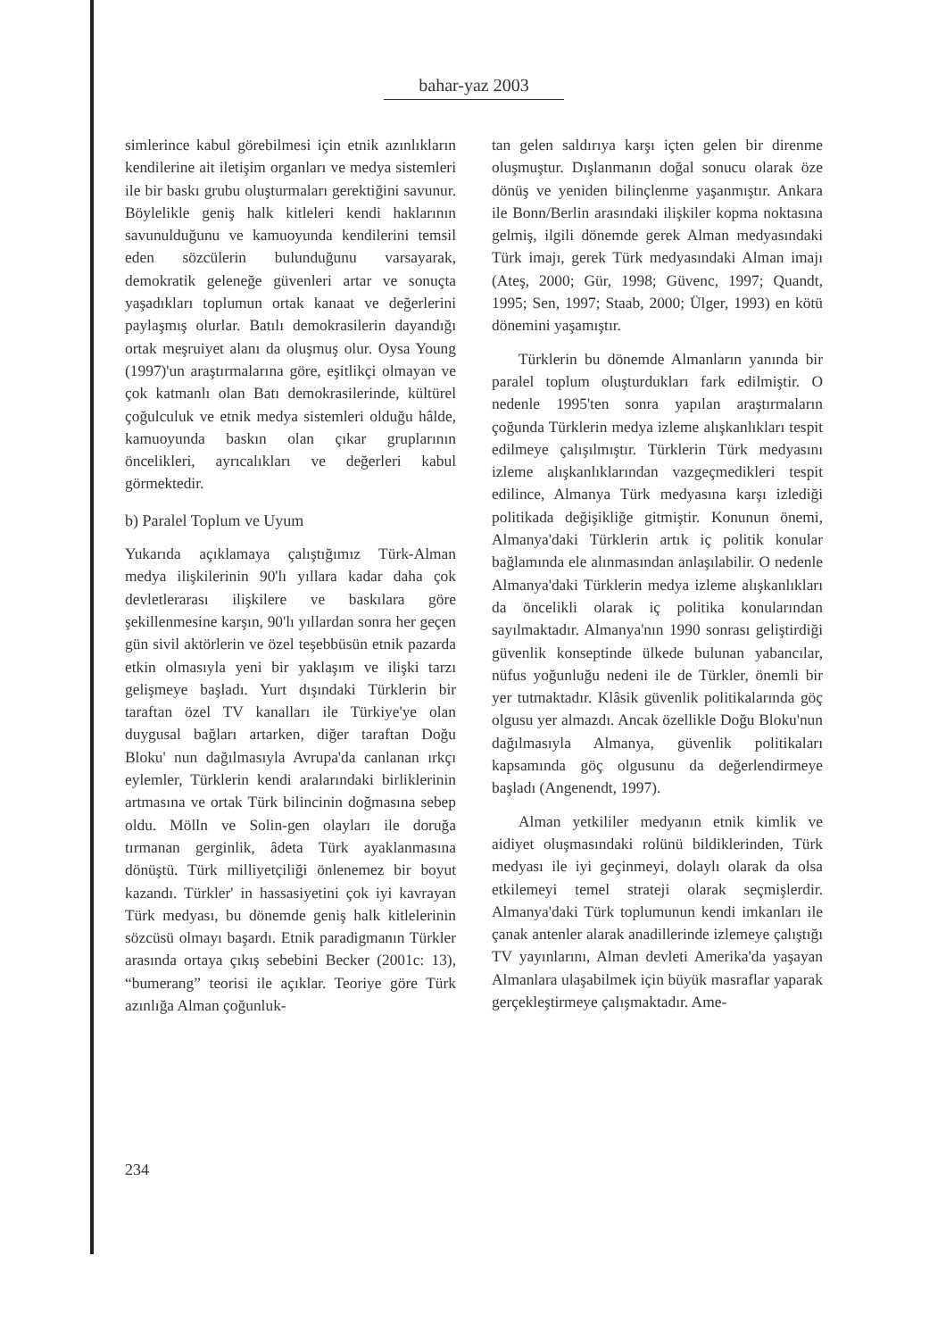bahar-yaz 2003
simlerince kabul görebilmesi için etnik azınlıkların kendilerine ait iletişim organları ve medya sistemleri ile bir baskı grubu oluşturmaları gerektiğini savunur. Böylelikle geniş halk kitleleri kendi haklarının savunulduğunu ve kamuoyunda kendilerini temsil eden sözcülerin bulunduğunu varsayarak, demokratik geleneğe güvenleri artar ve sonuçta yaşadıkları toplumun ortak kanaat ve değerlerini paylaşmış olurlar. Batılı demokrasilerin dayandığı ortak meşruiyet alanı da oluşmuş olur. Oysa Young (1997)'un araştırmalarına göre, eşitlikçi olmayan ve çok katmanlı olan Batı demokrasilerinde, kültürel çoğulculuk ve etnik medya sistemleri olduğu hâlde, kamuoyunda baskın olan çıkar gruplarının öncelikleri, ayrıcalıkları ve değerleri kabul görmektedir.
b) Paralel Toplum ve Uyum
Yukarıda açıklamaya çalıştığımız Türk-Alman medya ilişkilerinin 90'lı yıllara kadar daha çok devletlerarası ilişkilere ve baskılara göre şekillenmesine karşın, 90'lı yıllardan sonra her geçen gün sivil aktörlerin ve özel teşebbüsün etnik pazarda etkin olmasıyla yeni bir yaklaşım ve ilişki tarzı gelişmeye başladı. Yurt dışındaki Türklerin bir taraftan özel TV kanalları ile Türkiye'ye olan duygusal bağları artarken, diğer taraftan Doğu Bloku' nun dağılmasıyla Avrupa'da canlanan ırkçı eylemler, Türklerin kendi aralarındaki birliklerinin artmasına ve ortak Türk bilincinin doğmasına sebep oldu. Mölln ve Solin-gen olayları ile doruğa tırmanan gerginlik, âdeta Türk ayaklanmasına dönüştü. Türk milliyetçiliği önlenemez bir boyut kazandı. Türkler' in hassasiyetini çok iyi kavrayan Türk medyası, bu dönemde geniş halk kitlelerinin sözcüsü olmayı başardı. Etnik paradigmanın Türkler arasında ortaya çıkış sebebini Becker (2001c: 13), “bumerang” teorisi ile açıklar. Teoriye göre Türk azınlığa Alman çoğunluk-
tan gelen saldırıya karşı içten gelen bir direnme oluşmuştur. Dışlanmanın doğal sonucu olarak öze dönüş ve yeniden bilinçlenme yaşanmıştır. Ankara ile Bonn/Berlin arasındaki ilişkiler kopma noktasına gelmiş, ilgili dönemde gerek Alman medyasındaki Türk imajı, gerek Türk medyasındaki Alman imajı (Ateş, 2000; Gür, 1998; Güvenc, 1997; Quandt, 1995; Sen, 1997; Staab, 2000; Ülger, 1993) en kötü dönemini yaşamıştır.
Türklerin bu dönemde Almanların yanında bir paralel toplum oluşturdukları fark edilmiştir. O nedenle 1995'ten sonra yapılan araştırmaların çoğunda Türklerin medya izleme alışkanlıkları tespit edilmeye çalışılmıştır. Türklerin Türk medyasını izleme alışkanlıklarından vazgeçmedikleri tespit edilince, Almanya Türk medyasına karşı izlediği politikada değişikliğe gitmiştir. Konunun önemi, Almanya'daki Türklerin artık iç politik konular bağlamında ele alınmasından anlaşılabilir. O nedenle Almanya'daki Türklerin medya izleme alışkanlıkları da öncelikli olarak iç politika konularından sayılmaktadır. Almanya'nın 1990 sonrası geliştirdiği güvenlik konseptinde ülkede bulunan yabancılar, nüfus yoğunluğu nedeni ile de Türkler, önemli bir yer tutmaktadır. Klâsik güvenlik politikalarında göç olgusu yer almazdı. Ancak özellikle Doğu Bloku'nun dağılmasıyla Almanya, güvenlik politikaları kapsamında göç olgusunu da değerlendirmeye başladı (Angenendt, 1997).
Alman yetkililer medyanın etnik kimlik ve aidiyet oluşmasındaki rolünü bildiklerinden, Türk medyası ile iyi geçinmeyi, dolaylı olarak da olsa etkilemeyi temel strateji olarak seçmişlerdir. Almanya'daki Türk toplumunun kendi imkanları ile çanak antenler alarak anadillerinde izlemeye çalıştığı TV yayınlarını, Alman devleti Amerika'da yaşayan Almanlara ulaşabilmek için büyük masraflar yaparak gerçekleştirmeye çalışmaktadır. Ame-
234